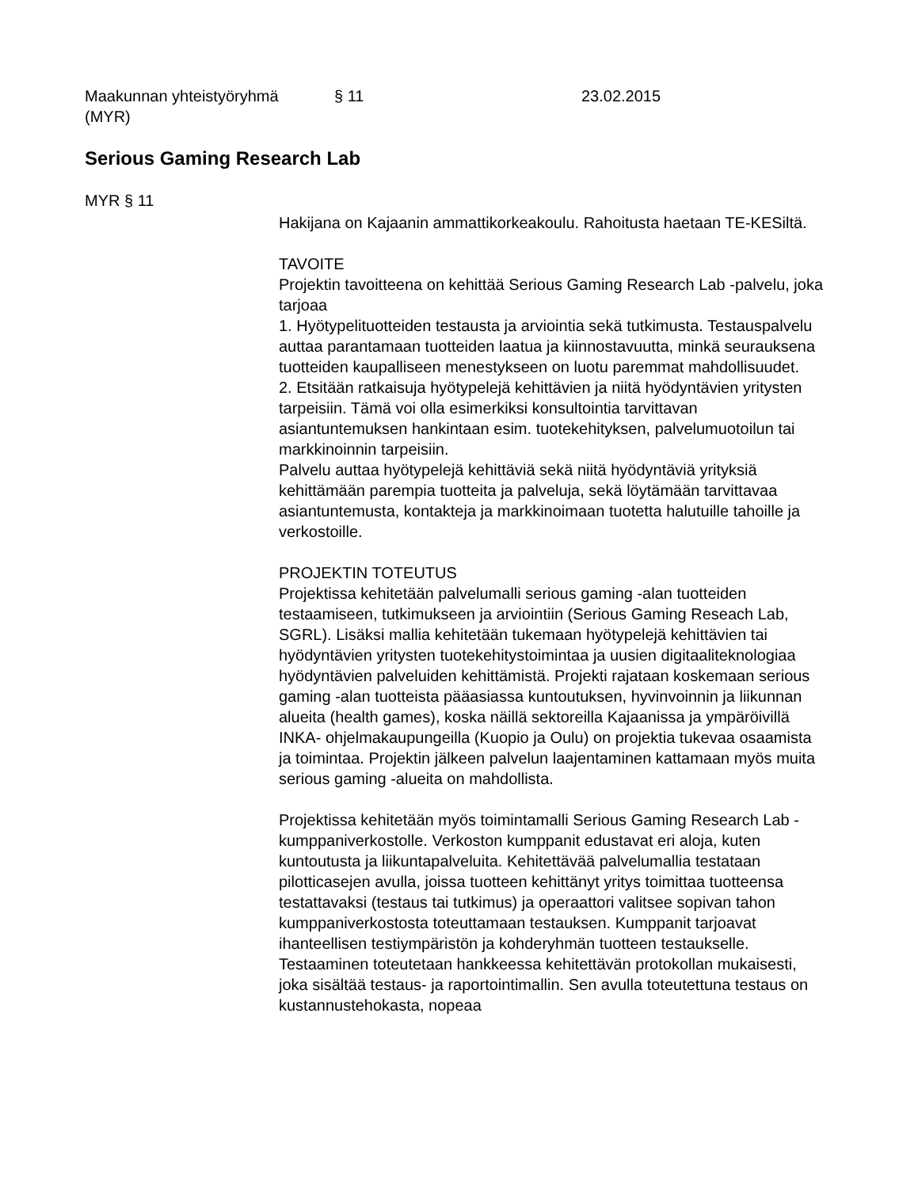Maakunnan yhteistyöryhmä
(MYR)
§ 11 23.02.2015
Serious Gaming Research Lab
MYR § 11
Hakijana on Kajaanin ammattikorkeakoulu. Rahoitusta haetaan TE-KESiltä.
TAVOITE
Projektin tavoitteena on kehittää Serious Gaming Research Lab -palvelu, joka tarjoaa
1. Hyötypelituotteiden testausta ja arviointia sekä tutkimusta. Testauspalvelu auttaa parantamaan tuotteiden laatua ja kiinnostavuutta, minkä seurauksena tuotteiden kaupalliseen menestykseen on luotu paremmat mahdollisuudet.
2. Etsitään ratkaisuja hyötypelejä kehittävien ja niitä hyödyntävien yritysten tarpeisiin. Tämä voi olla esimerkiksi konsultointia tarvittavan asiantuntemuksen hankintaan esim. tuotekehityksen, palvelumuotoilun tai markkinoinnin tarpeisiin.
Palvelu auttaa hyötypelejä kehittäviä sekä niitä hyödyntäviä yrityksiä kehittämään parempia tuotteita ja palveluja, sekä löytämään tarvittavaa asiantuntemusta, kontakteja ja markkinoimaan tuotetta halutuille tahoille ja verkostoille.
PROJEKTIN TOTEUTUS
Projektissa kehitetään palvelumalli serious gaming -alan tuotteiden testaamiseen, tutkimukseen ja arviointiin (Serious Gaming Reseach Lab, SGRL). Lisäksi mallia kehitetään tukemaan hyötypelejä kehittävien tai hyödyntävien yritysten tuotekehitystoimintaa ja uusien digitaaliteknologiaa hyödyntävien palveluiden kehittämistä. Projekti rajataan koskemaan serious gaming -alan tuotteista pääasiassa kuntoutuksen, hyvinvoinnin ja liikunnan alueita (health games), koska näillä sektoreilla Kajaanissa ja ympäröivillä INKA- ohjelmakaupungeilla (Kuopio ja Oulu) on projektia tukevaa osaamista ja toimintaa. Projektin jälkeen palvelun laajentaminen kattamaan myös muita serious gaming -alueita on mahdollista.
Projektissa kehitetään myös toimintamalli Serious Gaming Research Lab -kumppaniverkostolle. Verkoston kumppanit edustavat eri aloja, kuten kuntoutusta ja liikuntapalveluita. Kehitettävää palvelumallia testataan pilotticasejen avulla, joissa tuotteen kehittänyt yritys toimittaa tuotteensa testattavaksi (testaus tai tutkimus) ja operaattori valitsee sopivan tahon kumppaniverkostosta toteuttamaan testauksen. Kumppanit tarjoavat ihanteellisen testiympäristön ja kohderyhmän tuotteen testaukselle. Testaaminen toteutetaan hankkeessa kehitettävän protokollan mukaisesti, joka sisältää testaus- ja raportointimallin. Sen avulla toteutettuna testaus on kustannustehokasta, nopeaa